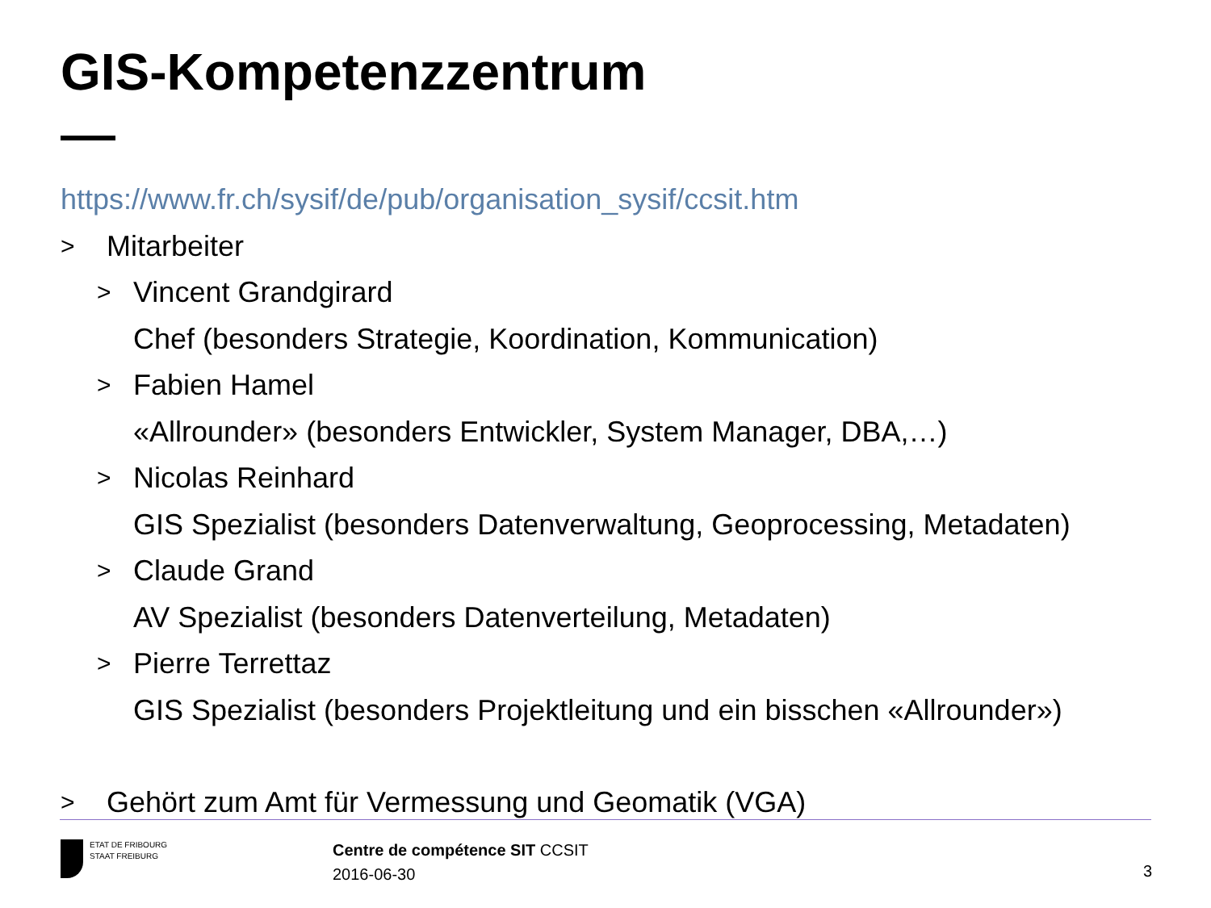GIS-Kompetenzzentrum
https://www.fr.ch/sysif/de/pub/organisation_sysif/ccsit.htm
> Mitarbeiter
> Vincent Grandgirard
Chef (besonders Strategie, Koordination, Kommunication)
> Fabien Hamel
«Allrounder» (besonders Entwickler, System Manager, DBA,…)
> Nicolas Reinhard
GIS Spezialist (besonders Datenverwaltung, Geoprocessing, Metadaten)
> Claude Grand
AV Spezialist (besonders Datenverteilung, Metadaten)
> Pierre Terrettaz
GIS Spezialist (besonders Projektleitung und ein bisschen «Allrounder»)
> Gehört zum Amt für Vermessung und Geomatik (VGA)
ETAT DE FRIBOURG
STAAT FREIBURG
Centre de compétence SIT CCSIT
2016-06-30
3